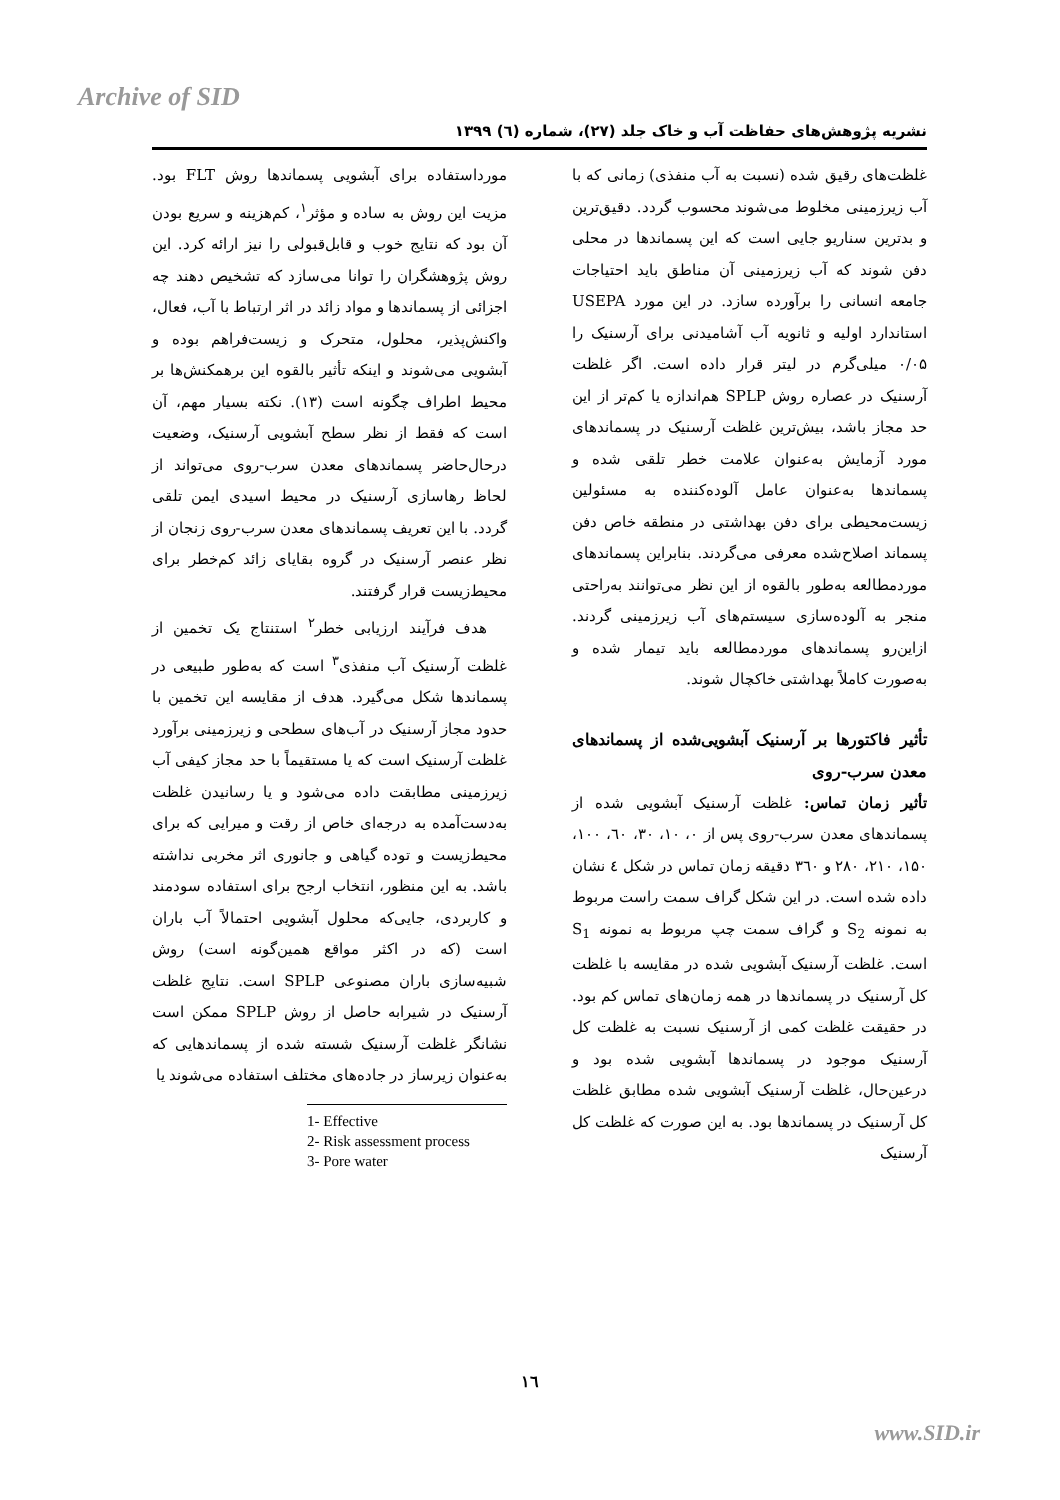Archive of SID
نشریه پژوهش‌های حفاظت آب و خاک جلد (۲۷)، شماره (٦) ۱۳۹۹
مورداستفاده برای آبشویی پسماندها روش FLT بود. مزیت این روش به ساده و مؤثر<sup>۱</sup>، کم‌هزینه و سریع بودن آن بود که نتایج خوب و قابل‌قبولی را نیز ارائه کرد. این روش پژوهشگران را توانا می‌سازد که تشخیص دهند چه اجزائی از پسماندها و مواد زائد در اثر ارتباط با آب، فعال، واکنش‌پذیر، محلول، متحرک و زیست‌فراهم بوده و آبشویی می‌شوند و اینکه تأثیر بالقوه این برهمکنش‌ها بر محیط اطراف چگونه است (۱۳). نکته بسیار مهم، آن است که فقط از نظر سطح آبشویی آرسنیک، وضعیت درحال‌حاضر پسماندهای معدن سرب-روی می‌تواند از لحاظ رهاسازی آرسنیک در محیط اسیدی ایمن تلقی گردد. با این تعریف پسماندهای معدن سرب-روی زنجان از نظر عنصر آرسنیک در گروه بقایای زائد کم‌خطر برای محیط‌زیست قرار گرفتند.
هدف فرآیند ارزیابی خطر<sup>۲</sup> استنتاج یک تخمین از غلظت آرسنیک آب منفذی<sup>۳</sup> است که به‌طور طبیعی در پسماندها شکل می‌گیرد. هدف از مقایسه این تخمین با حدود مجاز آرسنیک در آب‌های سطحی و زیرزمینی برآورد غلظت آرسنیک است که یا مستقیماً با حد مجاز کیفی آب زیرزمینی مطابقت داده می‌شود و یا رسانیدن غلظت به‌دست‌آمده به درجه‌ای خاص از رقت و میرایی که برای محیط‌زیست و توده گیاهی و جانوری اثر مخربی نداشته باشد. به این منظور، انتخاب ارجح برای استفاده سودمند و کاربردی، جایی‌که محلول آبشویی احتمالاً آب باران است (که در اکثر مواقع همین‌گونه است) روش شبیه‌سازی باران مصنوعی SPLP است. نتایج غلظت آرسنیک در شیرابه حاصل از روش SPLP ممکن است نشانگر غلظت آرسنیک شسته شده از پسماندهایی که به‌عنوان زیرساز در جاده‌های مختلف استفاده می‌شوند یا
1- Effective
2- Risk assessment process
3- Pore water
غلظت‌های رقیق شده (نسبت به آب منفذی) زمانی که با آب زیرزمینی مخلوط می‌شوند محسوب گردد. دقیق‌ترین و بدترین سناریو جایی است که این پسماندها در محلی دفن شوند که آب زیرزمینی آن مناطق باید احتیاجات جامعه انسانی را برآورده سازد. در این مورد USEPA استاندارد اولیه و ثانویه آب آشامیدنی برای آرسنیک را ۰/۰۵ میلی‌گرم در لیتر قرار داده است. اگر غلظت آرسنیک در عصاره روش SPLP هم‌اندازه یا کم‌تر از این حد مجاز باشد، بیش‌ترین غلظت آرسنیک در پسماندهای مورد آزمایش به‌عنوان علامت خطر تلقی شده و پسماندها به‌عنوان عامل آلوده‌کننده به مسئولین زیست‌محیطی برای دفن بهداشتی در منطقه خاص دفن پسماند اصلاح‌شده معرفی می‌گردند. بنابراین پسماندهای موردمطالعه به‌طور بالقوه از این نظر می‌توانند به‌راحتی منجر به آلوده‌سازی سیستم‌های آب زیرزمینی گردند. ازاین‌رو پسماندهای موردمطالعه باید تیمار شده و به‌صورت کاملاً بهداشتی خاکچال شوند.
تأثیر فاکتورها بر آرسنیک آبشویی‌شده از پسماندهای معدن سرب-روی
تأثیر زمان تماس: غلظت آرسنیک آبشویی شده از پسماندهای معدن سرب-روی پس از ۰، ۱۰، ۳۰، ٦۰، ۱۰۰، ۱۵۰، ۲۱۰، ۲۸۰ و ۳٦۰ دقیقه زمان تماس در شکل ٤ نشان داده شده است. در این شکل گراف سمت راست مربوط به نمونه S<sub>2</sub> و گراف سمت چپ مربوط به نمونه S<sub>1</sub> است. غلظت آرسنیک آبشویی شده در مقایسه با غلظت کل آرسنیک در پسماندها در همه زمان‌های تماس کم بود. در حقیقت غلظت کمی از آرسنیک نسبت به غلظت کل آرسنیک موجود در پسماندها آبشویی شده بود و درعین‌حال، غلظت آرسنیک آبشویی شده مطابق غلظت کل آرسنیک در پسماندها بود. به این صورت که غلظت کل آرسنیک
۱٦
www.SID.ir